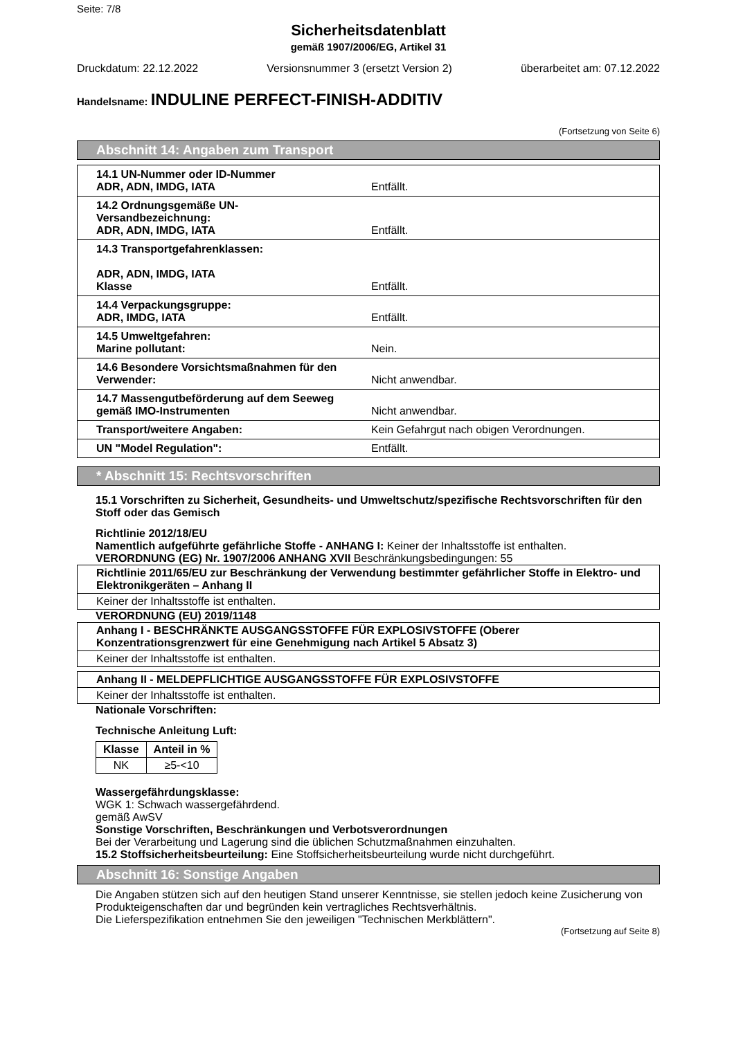Seite: 7/8
Sicherheitsdatenblatt
gemäß 1907/2006/EG, Artikel 31
Druckdatum: 22.12.2022 Versionsnummer 3 (ersetzt Version 2) überarbeitet am: 07.12.2022
Handelsname: INDULINE PERFECT-FINISH-ADDITIV
(Fortsetzung von Seite 6)
Abschnitt 14: Angaben zum Transport
| 14.1 UN-Nummer oder ID-Nummer ADR, ADN, IMDG, IATA | Entfällt. |
| 14.2 Ordnungsgemäße UN-Versandbezeichnung: ADR, ADN, IMDG, IATA | Entfällt. |
| 14.3 Transportgefahrenklassen: ADR, ADN, IMDG, IATA Klasse | Entfällt. |
| 14.4 Verpackungsgruppe: ADR, IMDG, IATA | Entfällt. |
| 14.5 Umweltgefahren: Marine pollutant: | Nein. |
| 14.6 Besondere Vorsichtsmaßnahmen für den Verwender: | Nicht anwendbar. |
| 14.7 Massengutbeförderung auf dem Seeweg gemäß IMO-Instrumenten | Nicht anwendbar. |
| Transport/weitere Angaben: | Kein Gefahrgut nach obigen Verordnungen. |
| UN "Model Regulation": | Entfällt. |
* Abschnitt 15: Rechtsvorschriften
15.1 Vorschriften zu Sicherheit, Gesundheits- und Umweltschutz/spezifische Rechtsvorschriften für den Stoff oder das Gemisch
Richtlinie 2012/18/EU
Namentlich aufgeführte gefährliche Stoffe - ANHANG I: Keiner der Inhaltsstoffe ist enthalten.
VERORDNUNG (EG) Nr. 1907/2006 ANHANG XVII Beschränkungsbedingungen: 55
Richtlinie 2011/65/EU zur Beschränkung der Verwendung bestimmter gefährlicher Stoffe in Elektro- und Elektronikgeräten – Anhang II
Keiner der Inhaltsstoffe ist enthalten.
VERORDNUNG (EU) 2019/1148
Anhang I - BESCHRÄNKTE AUSGANGSSTOFFE FÜR EXPLOSIVSTOFFE (Oberer Konzentrationsgrenzwert für eine Genehmigung nach Artikel 5 Absatz 3)
Keiner der Inhaltsstoffe ist enthalten.
Anhang II - MELDEPFLICHTIGE AUSGANGSSTOFFE FÜR EXPLOSIVSTOFFE
Keiner der Inhaltsstoffe ist enthalten.
Nationale Vorschriften:
Technische Anleitung Luft:
| Klasse | Anteil in % |
| --- | --- |
| NK | ≥5-<10 |
Wassergefährdungsklasse:
WGK 1: Schwach wassergefährdend.
gemäß AwSV
Sonstige Vorschriften, Beschränkungen und Verbotsverordnungen
Bei der Verarbeitung und Lagerung sind die üblichen Schutzmaßnahmen einzuhalten.
15.2 Stoffsicherheitsbeurteilung: Eine Stoffsicherheitsbeurteilung wurde nicht durchgeführt.
Abschnitt 16: Sonstige Angaben
Die Angaben stützen sich auf den heutigen Stand unserer Kenntnisse, sie stellen jedoch keine Zusicherung von Produkteigenschaften dar und begründen kein vertragliches Rechtsverhältnis.
Die Lieferspezifikation entnehmen Sie den jeweiligen "Technischen Merkblättern".
(Fortsetzung auf Seite 8)